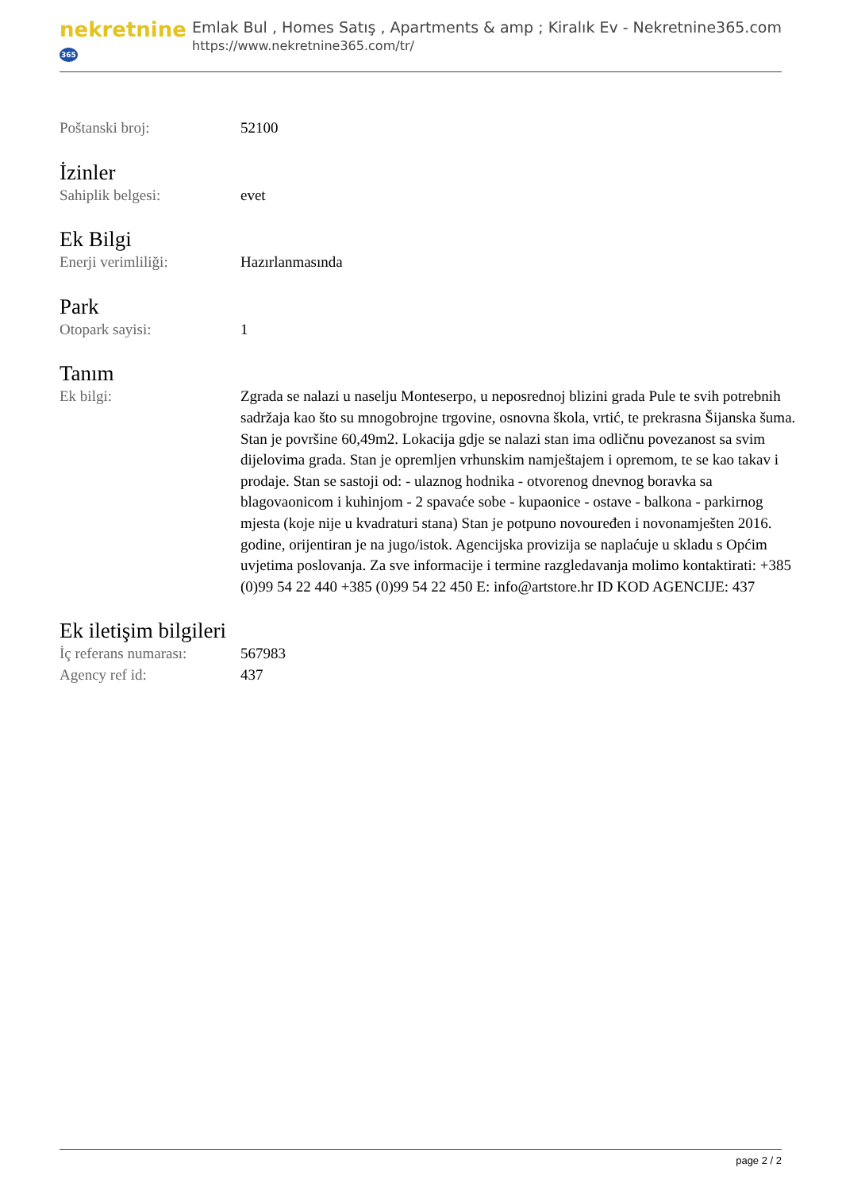nekretnine365
Emlak Bul , Homes Satış , Apartments & amp ; Kiralık Ev - Nekretnine365.com
https://www.nekretnine365.com/tr/
| Poštanski broj: | 52100 |
İzinler
| Sahiplik belgesi: | evet |
Ek Bilgi
| Enerji verimliliği: | Hazırlanmasında |
Park
| Otopark sayisi: | 1 |
Tanım
| Ek bilgi: | Zgrada se nalazi u naselju Monteserpo, u neposrednoj blizini grada Pule te svih potrebnih sadržaja kao što su mnogobrojne trgovine, osnovna škola, vrtić, te prekrasna Šijanska šuma. Stan je površine 60,49m2. Lokacija gdje se nalazi stan ima odličnu povezanost sa svim dijelovima grada. Stan je opremljen vrhunskim namještajem i opremom, te se kao takav i prodaje. Stan se sastoji od: - ulaznog hodnika - otvorenog dnevnog boravka sa blagovaonicom i kuhinjom - 2 spavaće sobe - kupaonice - ostave - balkona - parkirnog mjesta (koje nije u kvadraturi stana) Stan je potpuno novouređen i novonamješten 2016. godine, orijentiran je na jugo/istok. Agencijska provizija se naplaćuje u skladu s Općim uvjetima poslovanja. Za sve informacije i termine razgledavanja molimo kontaktirati: +385 (0)99 54 22 440 +385 (0)99 54 22 450 E: info@artstore.hr ID KOD AGENCIJE: 437 |
Ek iletişim bilgileri
| İç referans numarası: | 567983 |
| Agency ref id: | 437 |
page 2 / 2